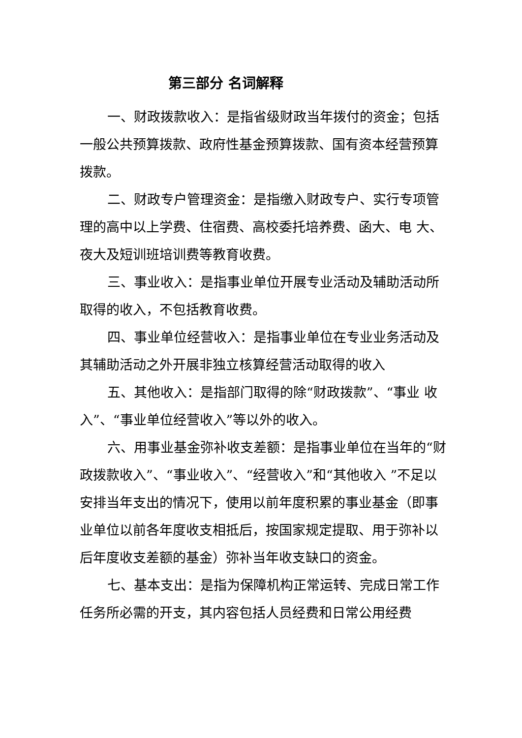第三部分 名词解释
一、财政拨款收入：是指省级财政当年拨付的资金；包括一般公共预算拨款、政府性基金预算拨款、国有资本经营预算拨款。
二、财政专户管理资金：是指缴入财政专户、实行专项管理的高中以上学费、住宿费、高校委托培养费、函大、电 大、夜大及短训班培训费等教育收费。
三、事业收入：是指事业单位开展专业活动及辅助活动所取得的收入，不包括教育收费。
四、事业单位经营收入：是指事业单位在专业业务活动及其辅助活动之外开展非独立核算经营活动取得的收入
五、其他收入：是指部门取得的除“财政拨款”、“事业 收入”、“事业单位经营收入”等以外的收入。
六、用事业基金弥补收支差额：是指事业单位在当年的“财政拨款收入”、“事业收入”、“经营收入”和“其他收入 ”不足以安排当年支出的情况下，使用以前年度积累的事业基金（即事业单位以前各年度收支相抵后，按国家规定提取、用于弥补以后年度收支差额的基金）弥补当年收支缺口的资金。
七、基本支出：是指为保障机构正常运转、完成日常工作任务所必需的开支，其内容包括人员经费和日常公用经费